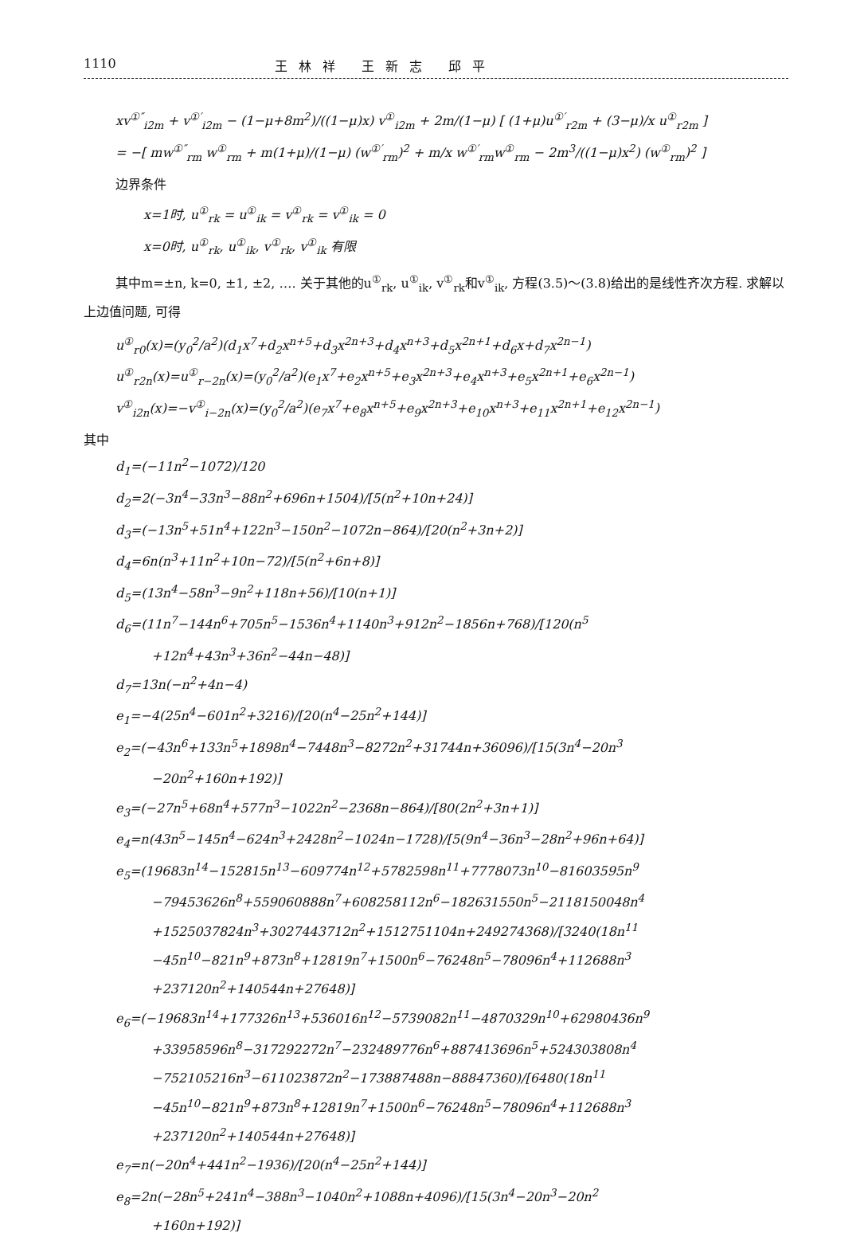1110 王林祥 王新志 邱平
xv<sup>①″</sup><sub>i2m</sub> + v<sup>①′</sup><sub>i2m</sub> − (1−μ+8m<sup>2</sup>)/((1−μ)x) v<sup>①</sup><sub>i2m</sub> + 2m/(1−μ) [ (1+μ)u<sup>①′</sup><sub>r2m</sub> + (3−μ)/x u<sup>①</sup><sub>r2m</sub> ]
= −[ mw<sup>①″</sup><sub>rm</sub> w<sup>①</sup><sub>rm</sub> + m(1+μ)/(1−μ) (w<sup>①′</sup><sub>rm</sub>)<sup>2</sup> + m/x w<sup>①′</sup><sub>rm</sub>w<sup>①</sup><sub>rm</sub> − 2m<sup>3</sup>/((1−μ)x<sup>2</sup>) (w<sup>①</sup><sub>rm</sub>)<sup>2</sup> ]
边界条件
x=1时, u<sup>①</sup><sub>rk</sub> = u<sup>①</sup><sub>ik</sub> = v<sup>①</sup><sub>rk</sub> = v<sup>①</sup><sub>ik</sub> = 0
x=0时, u<sup>①</sup><sub>rk</sub>, u<sup>①</sup><sub>ik</sub>, v<sup>①</sup><sub>rk</sub>, v<sup>①</sup><sub>ik</sub> 有限
其中m=±n, k=0, ±1, ±2, …. 关于其他的u<sup>①</sup><sub>rk</sub>, u<sup>①</sup><sub>ik</sub>, v<sup>①</sup><sub>rk</sub>和v<sup>①</sup><sub>ik</sub>, 方程(3.5)～(3.8)给出的是线性齐次方程. 求解以上边值问题, 可得
u<sup>①</sup><sub>r0</sub>(x)=(y<sub>0</sub><sup>2</sup>/a<sup>2</sup>)(d<sub>1</sub>x<sup>7</sup>+d<sub>2</sub>x<sup>n+5</sup>+d<sub>3</sub>x<sup>2n+3</sup>+d<sub>4</sub>x<sup>n+3</sup>+d<sub>5</sub>x<sup>2n+1</sup>+d<sub>6</sub>x+d<sub>7</sub>x<sup>2n−1</sup>)
u<sup>①</sup><sub>r2n</sub>(x)=u<sup>①</sup><sub>r−2n</sub>(x)=(y<sub>0</sub><sup>2</sup>/a<sup>2</sup>)(e<sub>1</sub>x<sup>7</sup>+e<sub>2</sub>x<sup>n+5</sup>+e<sub>3</sub>x<sup>2n+3</sup>+e<sub>4</sub>x<sup>n+3</sup>+e<sub>5</sub>x<sup>2n+1</sup>+e<sub>6</sub>x<sup>2n−1</sup>)
v<sup>①</sup><sub>i2n</sub>(x)=−v<sup>①</sup><sub>i−2n</sub>(x)=(y<sub>0</sub><sup>2</sup>/a<sup>2</sup>)(e<sub>7</sub>x<sup>7</sup>+e<sub>8</sub>x<sup>n+5</sup>+e<sub>9</sub>x<sup>2n+3</sup>+e<sub>10</sub>x<sup>n+3</sup>+e<sub>11</sub>x<sup>2n+1</sup>+e<sub>12</sub>x<sup>2n−1</sup>)
其中
d<sub>1</sub>=(−11n<sup>2</sup>−1072)/120
d<sub>2</sub>=2(−3n<sup>4</sup>−33n<sup>3</sup>−88n<sup>2</sup>+696n+1504)/[5(n<sup>2</sup>+10n+24)]
d<sub>3</sub>=(−13n<sup>5</sup>+51n<sup>4</sup>+122n<sup>3</sup>−150n<sup>2</sup>−1072n−864)/[20(n<sup>2</sup>+3n+2)]
d<sub>4</sub>=6n(n<sup>3</sup>+11n<sup>2</sup>+10n−72)/[5(n<sup>2</sup>+6n+8)]
d<sub>5</sub>=(13n<sup>4</sup>−58n<sup>3</sup>−9n<sup>2</sup>+118n+56)/[10(n+1)]
d<sub>6</sub>=(11n<sup>7</sup>−144n<sup>6</sup>+705n<sup>5</sup>−1536n<sup>4</sup>+1140n<sup>3</sup>+912n<sup>2</sup>−1856n+768)/[120(n<sup>5</sup>
+12n<sup>4</sup>+43n<sup>3</sup>+36n<sup>2</sup>−44n−48)]
d<sub>7</sub>=13n(−n<sup>2</sup>+4n−4)
e<sub>1</sub>=−4(25n<sup>4</sup>−601n<sup>2</sup>+3216)/[20(n<sup>4</sup>−25n<sup>2</sup>+144)]
e<sub>2</sub>=(−43n<sup>6</sup>+133n<sup>5</sup>+1898n<sup>4</sup>−7448n<sup>3</sup>−8272n<sup>2</sup>+31744n+36096)/[15(3n<sup>4</sup>−20n<sup>3</sup>
−20n<sup>2</sup>+160n+192)]
e<sub>3</sub>=(−27n<sup>5</sup>+68n<sup>4</sup>+577n<sup>3</sup>−1022n<sup>2</sup>−2368n−864)/[80(2n<sup>2</sup>+3n+1)]
e<sub>4</sub>=n(43n<sup>5</sup>−145n<sup>4</sup>−624n<sup>3</sup>+2428n<sup>2</sup>−1024n−1728)/[5(9n<sup>4</sup>−36n<sup>3</sup>−28n<sup>2</sup>+96n+64)]
e<sub>5</sub>=(19683n<sup>14</sup>−152815n<sup>13</sup>−609774n<sup>12</sup>+5782598n<sup>11</sup>+7778073n<sup>10</sup>−81603595n<sup>9</sup>
−79453626n<sup>8</sup>+559060888n<sup>7</sup>+608258112n<sup>6</sup>−182631550n<sup>5</sup>−2118150048n<sup>4</sup>
+1525037824n<sup>3</sup>+3027443712n<sup>2</sup>+1512751104n+249274368)/[3240(18n<sup>11</sup>
−45n<sup>10</sup>−821n<sup>9</sup>+873n<sup>8</sup>+12819n<sup>7</sup>+1500n<sup>6</sup>−76248n<sup>5</sup>−78096n<sup>4</sup>+112688n<sup>3</sup>
+237120n<sup>2</sup>+140544n+27648)]
e<sub>6</sub>=(−19683n<sup>14</sup>+177326n<sup>13</sup>+536016n<sup>12</sup>−5739082n<sup>11</sup>−4870329n<sup>10</sup>+62980436n<sup>9</sup>
+33958596n<sup>8</sup>−317292272n<sup>7</sup>−232489776n<sup>6</sup>+887413696n<sup>5</sup>+524303808n<sup>4</sup>
−752105216n<sup>3</sup>−611023872n<sup>2</sup>−173887488n−88847360)/[6480(18n<sup>11</sup>
−45n<sup>10</sup>−821n<sup>9</sup>+873n<sup>8</sup>+12819n<sup>7</sup>+1500n<sup>6</sup>−76248n<sup>5</sup>−78096n<sup>4</sup>+112688n<sup>3</sup>
+237120n<sup>2</sup>+140544n+27648)]
e<sub>7</sub>=n(−20n<sup>4</sup>+441n<sup>2</sup>−1936)/[20(n<sup>4</sup>−25n<sup>2</sup>+144)]
e<sub>8</sub>=2n(−28n<sup>5</sup>+241n<sup>4</sup>−388n<sup>3</sup>−1040n<sup>2</sup>+1088n+4096)/[15(3n<sup>4</sup>−20n<sup>3</sup>−20n<sup>2</sup>
+160n+192)]